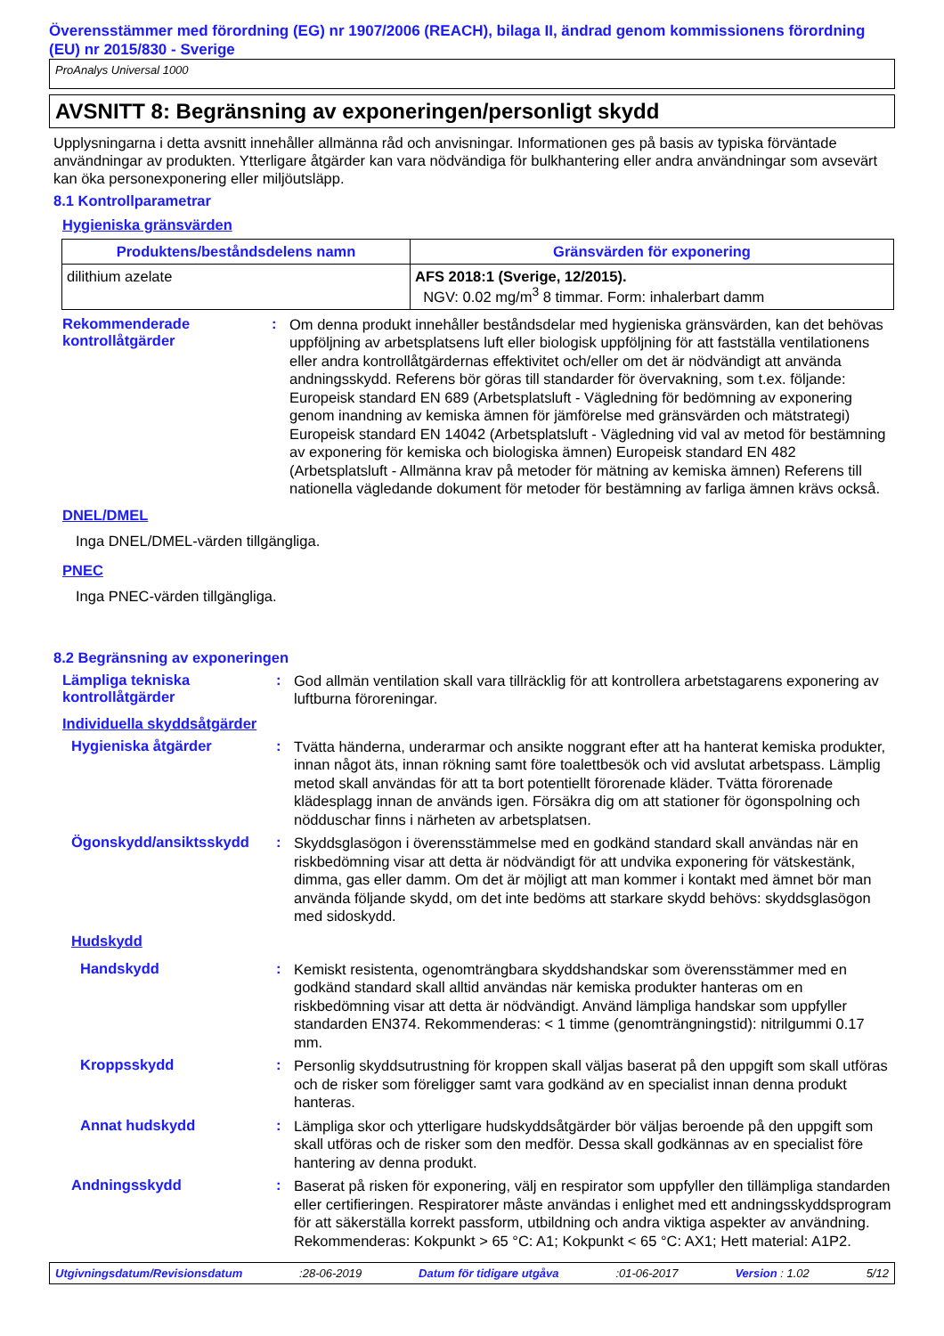Överensstämmer med förordning (EG) nr 1907/2006 (REACH), bilaga II, ändrad genom kommissionens förordning (EU) nr 2015/830 - Sverige
ProAnalys Universal 1000
AVSNITT 8: Begränsning av exponeringen/personligt skydd
Upplysningarna i detta avsnitt innehåller allmänna råd och anvisningar. Informationen ges på basis av typiska förväntade användningar av produkten. Ytterligare åtgärder kan vara nödvändiga för bulkhantering eller andra användningar som avsevärt kan öka personexponering eller miljöutsläpp.
8.1 Kontrollparametrar
Hygieniska gränsvärden
| Produktens/beståndsdelens namn | Gränsvärden för exponering |
| --- | --- |
| dilithium azelate | AFS 2018:1 (Sverige, 12/2015). NGV: 0.02 mg/m<sup>3</sup> 8 timmar. Form: inhalerbart damm |
Rekommenderade kontrollåtgärder
:
Om denna produkt innehåller beståndsdelar med hygieniska gränsvärden, kan det behövas uppföljning av arbetsplatsens luft eller biologisk uppföljning för att fastställa ventilationens eller andra kontrollåtgärdernas effektivitet och/eller om det är nödvändigt att använda andningsskydd. Referens bör göras till standarder för övervakning, som t.ex. följande: Europeisk standard EN 689 (Arbetsplatsluft - Vägledning för bedömning av exponering genom inandning av kemiska ämnen för jämförelse med gränsvärden och mätstrategi) Europeisk standard EN 14042 (Arbetsplatsluft - Vägledning vid val av metod för bestämning av exponering för kemiska och biologiska ämnen) Europeisk standard EN 482 (Arbetsplatsluft - Allmänna krav på metoder för mätning av kemiska ämnen) Referens till nationella vägledande dokument för metoder för bestämning av farliga ämnen krävs också.
DNEL/DMEL
Inga DNEL/DMEL-värden tillgängliga.
PNEC
Inga PNEC-värden tillgängliga.
8.2 Begränsning av exponeringen
Lämpliga tekniska kontrollåtgärder
:
God allmän ventilation skall vara tillräcklig för att kontrollera arbetstagarens exponering av luftburna föroreningar.
Individuella skyddsåtgärder
Hygieniska åtgärder :
Tvätta händerna, underarmar och ansikte noggrant efter att ha hanterat kemiska produkter, innan något äts, innan rökning samt före toalettbesök och vid avslutat arbetspass. Lämplig metod skall användas för att ta bort potentiellt förorenade kläder. Tvätta förorenade klädesplagg innan de används igen. Försäkra dig om att stationer för ögonspolning och nödduschar finns i närheten av arbetsplatsen.
Ögonskydd/ansiktsskydd :
Skyddsglasögon i överensstämmelse med en godkänd standard skall användas när en riskbedömning visar att detta är nödvändigt för att undvika exponering för vätskestänk, dimma, gas eller damm. Om det är möjligt att man kommer i kontakt med ämnet bör man använda följande skydd, om det inte bedöms att starkare skydd behövs: skyddsglasögon med sidoskydd.
Hudskydd
Handskydd :
Kemiskt resistenta, ogenomträngbara skyddshandskar som överensstämmer med en godkänd standard skall alltid användas när kemiska produkter hanteras om en riskbedömning visar att detta är nödvändigt. Använd lämpliga handskar som uppfyller standarden EN374. Rekommenderas: < 1 timme (genomträngningstid): nitrilgummi 0.17 mm.
Kroppsskydd :
Personlig skyddsutrustning för kroppen skall väljas baserat på den uppgift som skall utföras och de risker som föreligger samt vara godkänd av en specialist innan denna produkt hanteras.
Annat hudskydd :
Lämpliga skor och ytterligare hudskyddsåtgärder bör väljas beroende på den uppgift som skall utföras och de risker som den medför. Dessa skall godkännas av en specialist före hantering av denna produkt.
Andningsskydd :
Baserat på risken för exponering, välj en respirator som uppfyller den tillämpliga standarden eller certifieringen. Respiratorer måste användas i enlighet med ett andningsskyddsprogram för att säkerställa korrekt passform, utbildning och andra viktiga aspekter av användning. Rekommenderas: Kokpunkt > 65 °C: A1; Kokpunkt < 65 °C: AX1; Hett material: A1P2.
Utgivningsdatum/Revisionsdatum :28-06-2019 Datum för tidigare utgåva :01-06-2017 Version : 1.02 5/12